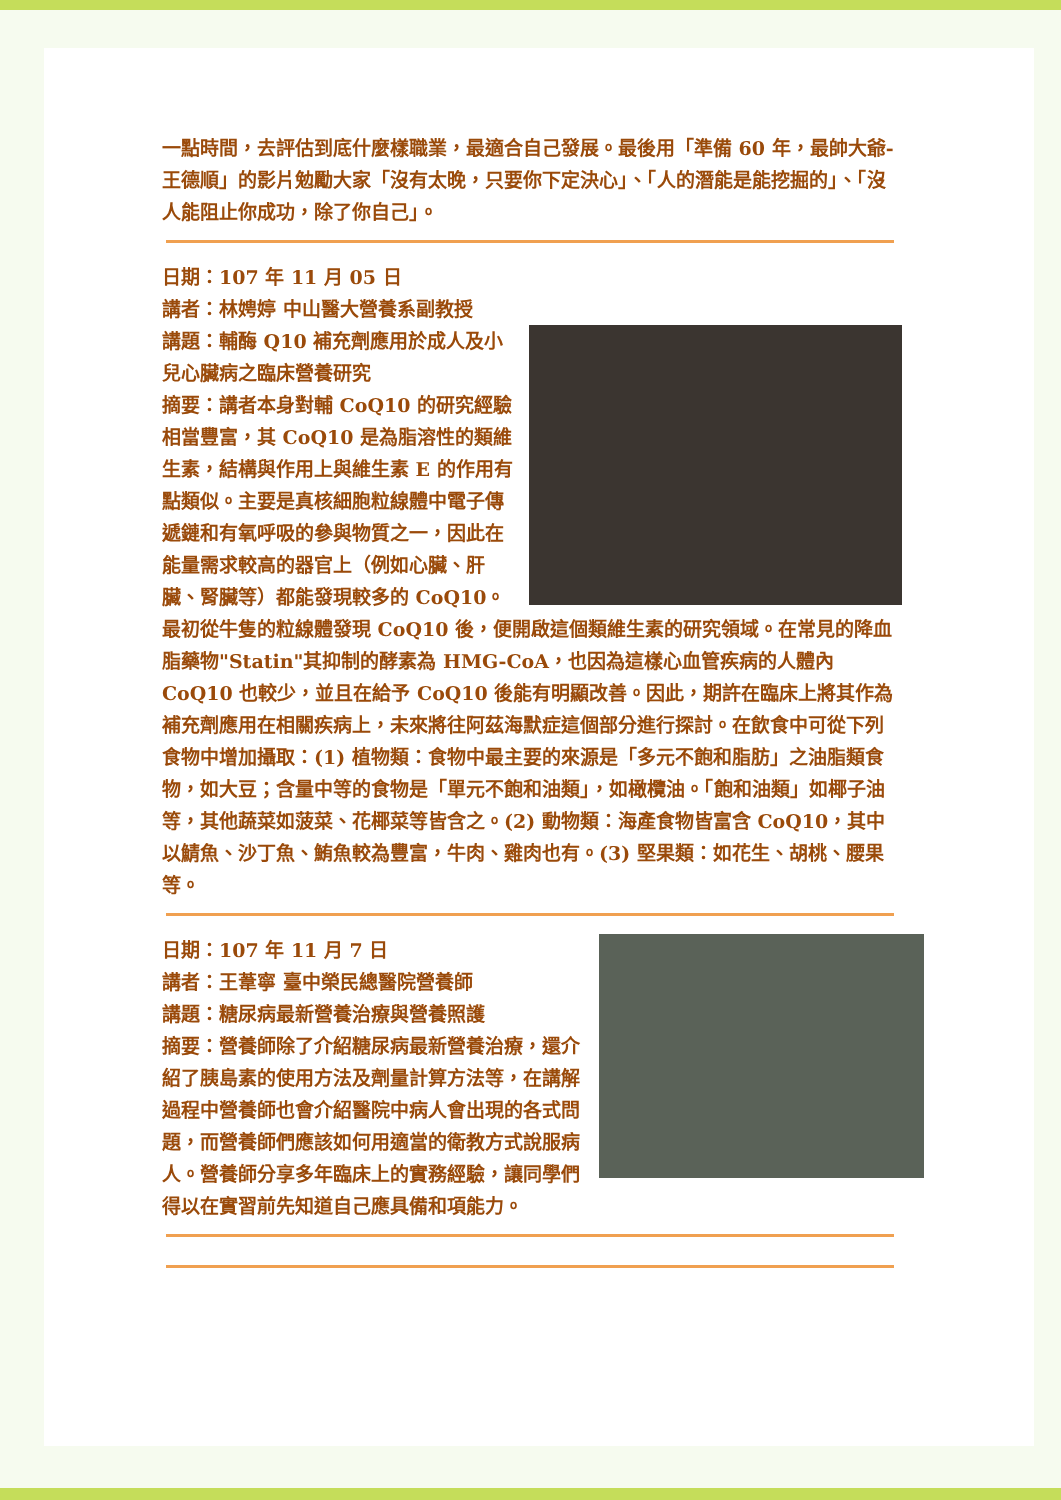一點時間，去評估到底什麼樣職業，最適合自己發展。最後用「準備 60 年，最帥大爺-王德順」的影片勉勵大家「沒有太晚，只要你下定決心」、「人的潛能是能挖掘的」、「沒人能阻止你成功，除了你自己」。
日期：107 年 11 月 05 日
講者：林娉婷 中山醫大營養系副教授
講題：輔酶 Q10 補充劑應用於成人及小兒心臟病之臨床營養研究
摘要：講者本身對輔 CoQ10 的研究經驗相當豐富，其 CoQ10 是為脂溶性的類維生素，結構與作用上與維生素 E 的作用有點類似。主要是真核細胞粒線體中電子傳遞鏈和有氧呼吸的參與物質之一，因此在能量需求較高的器官上（例如心臟、肝臟、腎臟等）都能發現較多的 CoQ10。最初從牛隻的粒線體發現 CoQ10 後，便開啟這個類維生素的研究領域。在常見的降血脂藥物"Statin"其抑制的酵素為 HMG-CoA，也因為這樣心血管疾病的人體內 CoQ10 也較少，並且在給予 CoQ10 後能有明顯改善。因此，期許在臨床上將其作為補充劑應用在相關疾病上，未來將往阿茲海默症這個部分進行探討。在飲食中可從下列食物中增加攝取：(1) 植物類：食物中最主要的來源是「多元不飽和脂肪」之油脂類食物，如大豆；含量中等的食物是「單元不飽和油類」，如橄欖油。「飽和油類」如椰子油等，其他蔬菜如菠菜、花椰菜等皆含之。(2) 動物類：海產食物皆富含 CoQ10，其中以鯖魚、沙丁魚、鮪魚較為豐富，牛肉、雞肉也有。(3) 堅果類：如花生、胡桃、腰果等。
日期：107 年 11 月 7 日
講者：王葦寧 臺中榮民總醫院營養師
講題：糖尿病最新營養治療與營養照護
摘要：營養師除了介紹糖尿病最新營養治療，還介紹了胰島素的使用方法及劑量計算方法等，在講解過程中營養師也會介紹醫院中病人會出現的各式問題，而營養師們應該如何用適當的衛教方式說服病人。營養師分享多年臨床上的實務經驗，讓同學們得以在實習前先知道自己應具備和項能力。